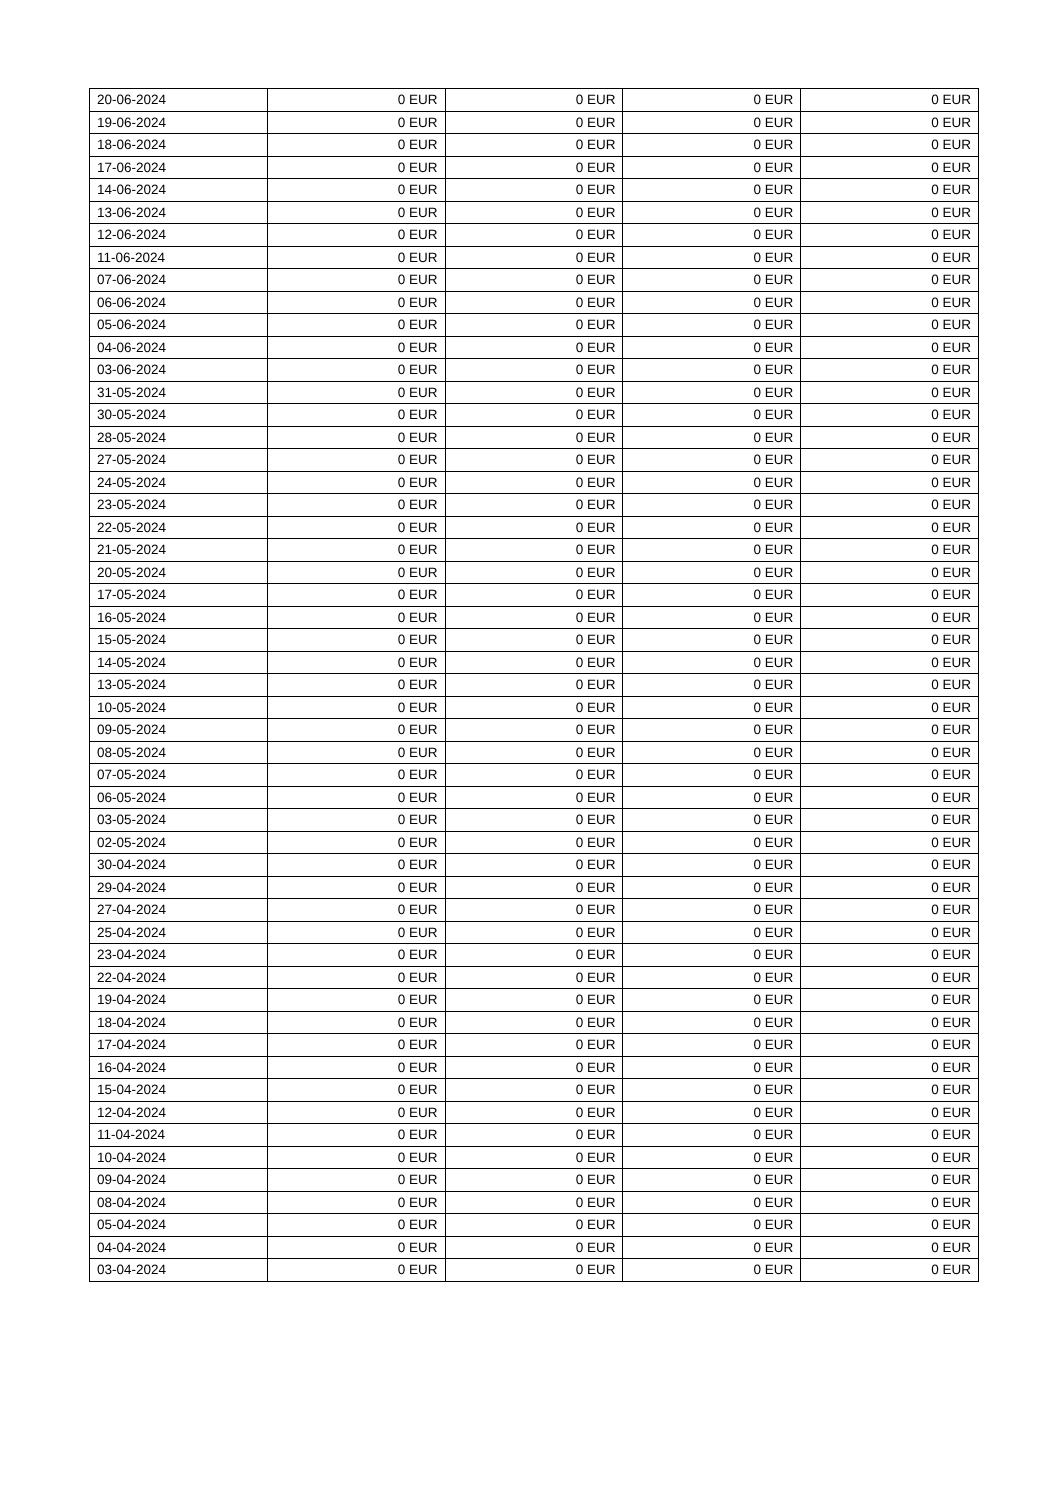| 20-06-2024 | 0 EUR | 0 EUR | 0 EUR | 0 EUR |
| 19-06-2024 | 0 EUR | 0 EUR | 0 EUR | 0 EUR |
| 18-06-2024 | 0 EUR | 0 EUR | 0 EUR | 0 EUR |
| 17-06-2024 | 0 EUR | 0 EUR | 0 EUR | 0 EUR |
| 14-06-2024 | 0 EUR | 0 EUR | 0 EUR | 0 EUR |
| 13-06-2024 | 0 EUR | 0 EUR | 0 EUR | 0 EUR |
| 12-06-2024 | 0 EUR | 0 EUR | 0 EUR | 0 EUR |
| 11-06-2024 | 0 EUR | 0 EUR | 0 EUR | 0 EUR |
| 07-06-2024 | 0 EUR | 0 EUR | 0 EUR | 0 EUR |
| 06-06-2024 | 0 EUR | 0 EUR | 0 EUR | 0 EUR |
| 05-06-2024 | 0 EUR | 0 EUR | 0 EUR | 0 EUR |
| 04-06-2024 | 0 EUR | 0 EUR | 0 EUR | 0 EUR |
| 03-06-2024 | 0 EUR | 0 EUR | 0 EUR | 0 EUR |
| 31-05-2024 | 0 EUR | 0 EUR | 0 EUR | 0 EUR |
| 30-05-2024 | 0 EUR | 0 EUR | 0 EUR | 0 EUR |
| 28-05-2024 | 0 EUR | 0 EUR | 0 EUR | 0 EUR |
| 27-05-2024 | 0 EUR | 0 EUR | 0 EUR | 0 EUR |
| 24-05-2024 | 0 EUR | 0 EUR | 0 EUR | 0 EUR |
| 23-05-2024 | 0 EUR | 0 EUR | 0 EUR | 0 EUR |
| 22-05-2024 | 0 EUR | 0 EUR | 0 EUR | 0 EUR |
| 21-05-2024 | 0 EUR | 0 EUR | 0 EUR | 0 EUR |
| 20-05-2024 | 0 EUR | 0 EUR | 0 EUR | 0 EUR |
| 17-05-2024 | 0 EUR | 0 EUR | 0 EUR | 0 EUR |
| 16-05-2024 | 0 EUR | 0 EUR | 0 EUR | 0 EUR |
| 15-05-2024 | 0 EUR | 0 EUR | 0 EUR | 0 EUR |
| 14-05-2024 | 0 EUR | 0 EUR | 0 EUR | 0 EUR |
| 13-05-2024 | 0 EUR | 0 EUR | 0 EUR | 0 EUR |
| 10-05-2024 | 0 EUR | 0 EUR | 0 EUR | 0 EUR |
| 09-05-2024 | 0 EUR | 0 EUR | 0 EUR | 0 EUR |
| 08-05-2024 | 0 EUR | 0 EUR | 0 EUR | 0 EUR |
| 07-05-2024 | 0 EUR | 0 EUR | 0 EUR | 0 EUR |
| 06-05-2024 | 0 EUR | 0 EUR | 0 EUR | 0 EUR |
| 03-05-2024 | 0 EUR | 0 EUR | 0 EUR | 0 EUR |
| 02-05-2024 | 0 EUR | 0 EUR | 0 EUR | 0 EUR |
| 30-04-2024 | 0 EUR | 0 EUR | 0 EUR | 0 EUR |
| 29-04-2024 | 0 EUR | 0 EUR | 0 EUR | 0 EUR |
| 27-04-2024 | 0 EUR | 0 EUR | 0 EUR | 0 EUR |
| 25-04-2024 | 0 EUR | 0 EUR | 0 EUR | 0 EUR |
| 23-04-2024 | 0 EUR | 0 EUR | 0 EUR | 0 EUR |
| 22-04-2024 | 0 EUR | 0 EUR | 0 EUR | 0 EUR |
| 19-04-2024 | 0 EUR | 0 EUR | 0 EUR | 0 EUR |
| 18-04-2024 | 0 EUR | 0 EUR | 0 EUR | 0 EUR |
| 17-04-2024 | 0 EUR | 0 EUR | 0 EUR | 0 EUR |
| 16-04-2024 | 0 EUR | 0 EUR | 0 EUR | 0 EUR |
| 15-04-2024 | 0 EUR | 0 EUR | 0 EUR | 0 EUR |
| 12-04-2024 | 0 EUR | 0 EUR | 0 EUR | 0 EUR |
| 11-04-2024 | 0 EUR | 0 EUR | 0 EUR | 0 EUR |
| 10-04-2024 | 0 EUR | 0 EUR | 0 EUR | 0 EUR |
| 09-04-2024 | 0 EUR | 0 EUR | 0 EUR | 0 EUR |
| 08-04-2024 | 0 EUR | 0 EUR | 0 EUR | 0 EUR |
| 05-04-2024 | 0 EUR | 0 EUR | 0 EUR | 0 EUR |
| 04-04-2024 | 0 EUR | 0 EUR | 0 EUR | 0 EUR |
| 03-04-2024 | 0 EUR | 0 EUR | 0 EUR | 0 EUR |